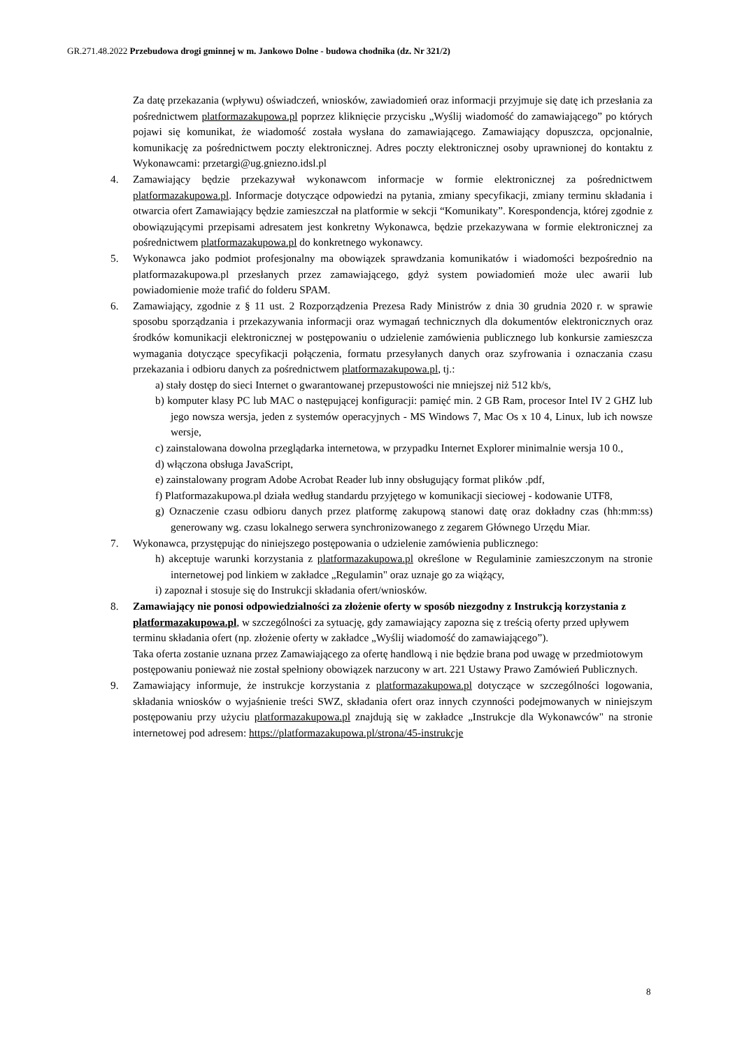GR.271.48.2022 Przebudowa drogi gminnej w m. Jankowo Dolne - budowa chodnika (dz. Nr 321/2)
Za datę przekazania (wpływu) oświadczeń, wniosków, zawiadomień oraz informacji przyjmuje się datę ich przesłania za pośrednictwem platformazakupowa.pl poprzez kliknięcie przycisku „Wyślij wiadomość do zamawiającego” po których pojawi się komunikat, że wiadomość została wysłana do zamawiającego. Zamawiający dopuszcza, opcjonalnie, komunikację za pośrednictwem poczty elektronicznej. Adres poczty elektronicznej osoby uprawnionej do kontaktu z Wykonawcami: przetargi@ug.gniezno.idsl.pl
4. Zamawiający będzie przekazywał wykonawcom informacje w formie elektronicznej za pośrednictwem platformazakupowa.pl. Informacje dotyczące odpowiedzi na pytania, zmiany specyfikacji, zmiany terminu składania i otwarcia ofert Zamawiający będzie zamieszczał na platformie w sekcji “Komunikaty”. Korespondencja, której zgodnie z obowiązującymi przepisami adresatem jest konkretny Wykonawca, będzie przekazywana w formie elektronicznej za pośrednictwem platformazakupowa.pl do konkretnego wykonawcy.
5. Wykonawca jako podmiot profesjonalny ma obowiązek sprawdzania komunikatów i wiadomości bezpośrednio na platformazakupowa.pl przesłanych przez zamawiającego, gdyż system powiadomień może ulec awarii lub powiadomienie może trafić do folderu SPAM.
6. Zamawiający, zgodnie z § 11 ust. 2 Rozporządzenia Prezesa Rady Ministrów z dnia 30 grudnia 2020 r. w sprawie sposobu sporządzania i przekazywania informacji oraz wymagań technicznych dla dokumentów elektronicznych oraz środków komunikacji elektronicznej w postępowaniu o udzielenie zamówienia publicznego lub konkursie zamieszcza wymagania dotyczące specyfikacji połączenia, formatu przesyłanych danych oraz szyfrowania i oznaczania czasu przekazania i odbioru danych za pośrednictwem platformazakupowa.pl, tj.:
a) stały dostęp do sieci Internet o gwarantowanej przepustowości nie mniejszej niż 512 kb/s,
b) komputer klasy PC lub MAC o następującej konfiguracji: pamięć min. 2 GB Ram, procesor Intel IV 2 GHZ lub jego nowsza wersja, jeden z systemów operacyjnych - MS Windows 7, Mac Os x 10 4, Linux, lub ich nowsze wersje,
c) zainstalowana dowolna przeglądarka internetowa, w przypadku Internet Explorer minimalnie wersja 10 0.,
d) włączona obsługa JavaScript,
e) zainstalowany program Adobe Acrobat Reader lub inny obsługujący format plików .pdf,
f) Platformazakupowa.pl działa według standardu przyjętego w komunikacji sieciowej - kodowanie UTF8,
g) Oznaczenie czasu odbioru danych przez platformę zakupową stanowi datę oraz dokładny czas (hh:mm:ss) generowany wg. czasu lokalnego serwera synchronizowanego z zegarem Głównego Urzędu Miar.
7. Wykonawca, przystępując do niniejszego postępowania o udzielenie zamówienia publicznego:
h) akceptuje warunki korzystania z platformazakupowa.pl określone w Regulaminie zamieszczonym na stronie internetowej pod linkiem w zakładce „Regulamin" oraz uznaje go za wiążący,
i) zapoznał i stosuje się do Instrukcji składania ofert/wniosków.
8. Zamawiający nie ponosi odpowiedzialności za złożenie oferty w sposób niezgodny z Instrukcją korzystania z platformazakupowa.pl, w szczególności za sytuację, gdy zamawiający zapozna się z treścią oferty przed upływem terminu składania ofert (np. złożenie oferty w zakładce „Wyślij wiadomość do zamawiającego”).
Taka oferta zostanie uznana przez Zamawiającego za ofertę handlową i nie będzie brana pod uwagę w przedmiotowym postępowaniu ponieważ nie został spełniony obowiązek narzucony w art. 221 Ustawy Prawo Zamówień Publicznych.
9. Zamawiający informuje, że instrukcje korzystania z platformazakupowa.pl dotyczące w szczególności logowania, składania wniosków o wyjaśnienie treści SWZ, składania ofert oraz innych czynności podejmowanych w niniejszym postępowaniu przy użyciu platformazakupowa.pl znajdują się w zakładce „Instrukcje dla Wykonawców" na stronie internetowej pod adresem: https://platformazakupowa.pl/strona/45-instrukcje
8